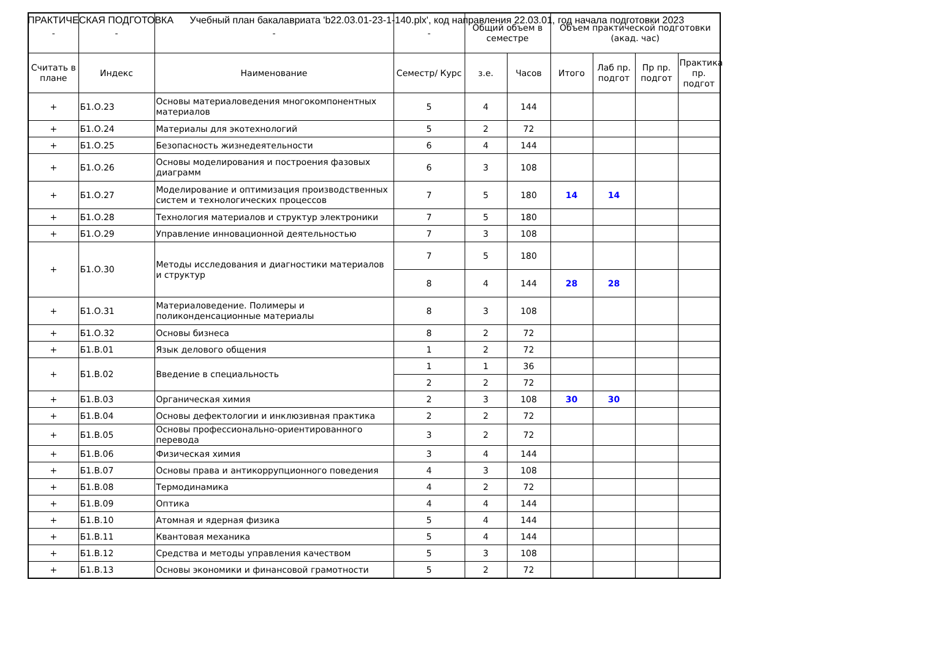ПРАКТИЧЕСКАЯ ПОДГОТОВКА Учебный план бакалавриата 'b22.03.01-23-1-140.plx', код направления 22.03.01, год начала подготовки 2023
| - | - | - | - | Общий объем в семестре | | Объем практической подготовки (акад. час) | | | |
| --- | --- | --- | --- | --- | --- | --- | --- | --- | --- |
| Считать в плане | Индекс | Наименование | Семестр/ Курс | з.е. | Часов | Итого | Лаб пр. подгот | Пр пр. подгот | Практика пр. подгот |
| + | Б1.О.23 | Основы материаловедения многокомпонентных материалов | 5 | 4 | 144 | | | | |
| + | Б1.О.24 | Материалы для экотехнологий | 5 | 2 | 72 | | | | |
| + | Б1.О.25 | Безопасность жизнедеятельности | 6 | 4 | 144 | | | | |
| + | Б1.О.26 | Основы моделирования и построения фазовых диаграмм | 6 | 3 | 108 | | | | |
| + | Б1.О.27 | Моделирование и оптимизация производственных систем и технологических процессов | 7 | 5 | 180 | 14 | 14 | | |
| + | Б1.О.28 | Технология материалов и структур электроники | 7 | 5 | 180 | | | | |
| + | Б1.О.29 | Управление инновационной деятельностью | 7 | 3 | 108 | | | | |
| + | Б1.О.30 | Методы исследования и диагностики материалов и структур | 7 | 5 | 180 | | | | |
| | | | 8 | 4 | 144 | 28 | 28 | | |
| + | Б1.О.31 | Материаловедение. Полимеры и поликонденсационные материалы | 8 | 3 | 108 | | | | |
| + | Б1.О.32 | Основы бизнеса | 8 | 2 | 72 | | | | |
| + | Б1.В.01 | Язык делового общения | 1 | 2 | 72 | | | | |
| + | Б1.В.02 | Введение в специальность | 1 | 1 | 36 | | | | |
| | | | 2 | 2 | 72 | | | | |
| + | Б1.В.03 | Органическая химия | 2 | 3 | 108 | 30 | 30 | | |
| + | Б1.В.04 | Основы дефектологии и инклюзивная практика | 2 | 2 | 72 | | | | |
| + | Б1.В.05 | Основы профессионально-ориентированного перевода | 3 | 2 | 72 | | | | |
| + | Б1.В.06 | Физическая химия | 3 | 4 | 144 | | | | |
| + | Б1.В.07 | Основы права и антикоррупционного поведения | 4 | 3 | 108 | | | | |
| + | Б1.В.08 | Термодинамика | 4 | 2 | 72 | | | | |
| + | Б1.В.09 | Оптика | 4 | 4 | 144 | | | | |
| + | Б1.В.10 | Атомная и ядерная физика | 5 | 4 | 144 | | | | |
| + | Б1.В.11 | Квантовая механика | 5 | 4 | 144 | | | | |
| + | Б1.В.12 | Средства и методы управления качеством | 5 | 3 | 108 | | | | |
| + | Б1.В.13 | Основы экономики и финансовой грамотности | 5 | 2 | 72 | | | | |